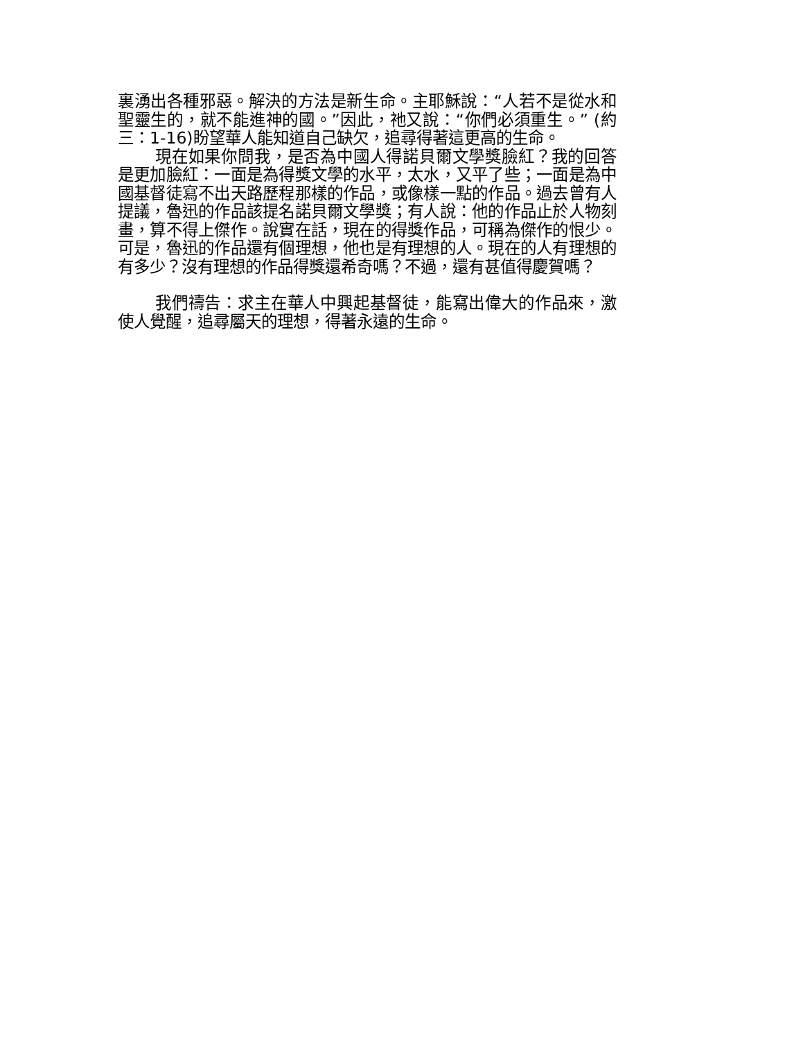裏湧出各種邪惡。解決的方法是新生命。主耶穌說：“人若不是從水和聖靈生的，就不能進神的國。”因此，祂又說：“你們必須重生。” (約三：1-16)盼望華人能知道自己缺欠，追尋得著這更高的生命。
現在如果你問我，是否為中國人得諾貝爾文學獎臉紅？我的回答是更加臉紅：一面是為得獎文學的水平，太水，又平了些；一面是為中國基督徒寫不出天路歷程那樣的作品，或像樣一點的作品。過去曾有人提議，魯迅的作品該提名諾貝爾文學獎；有人說：他的作品止於人物刻畫，算不得上傑作。說實在話，現在的得獎作品，可稱為傑作的恨少。可是，魯迅的作品還有個理想，他也是有理想的人。現在的人有理想的有多少？沒有理想的作品得獎還希奇嗎？不過，還有甚值得慶賀嗎？
我們禱告：求主在華人中興起基督徒，能寫出偉大的作品來，激使人覺醒，追尋屬天的理想，得著永遠的生命。